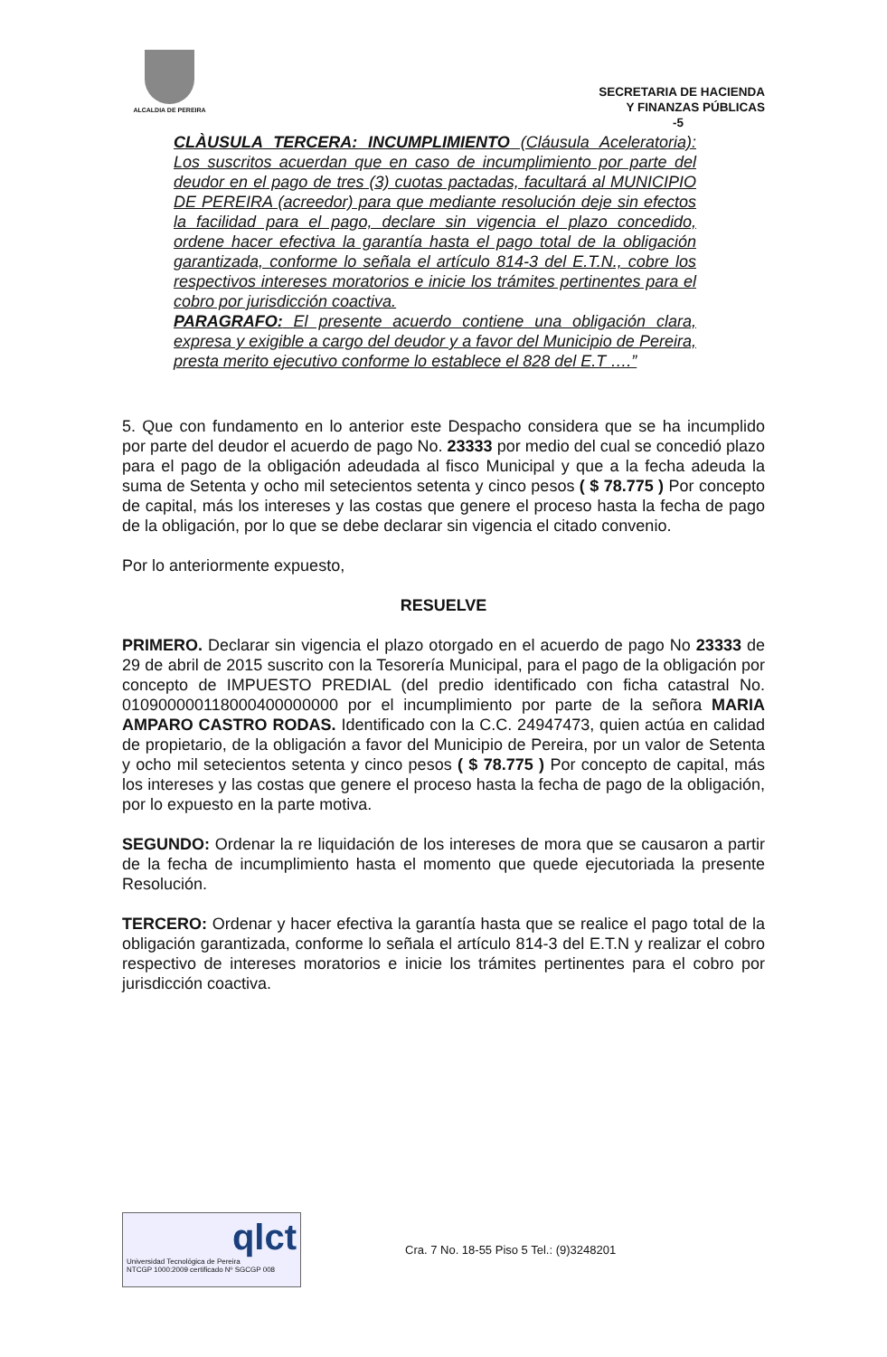ALCALDIA DE PEREIRA
SECRETARIA DE HACIENDA
Y FINANZAS PÚBLICAS
-5
CLÀUSULA TERCERA: INCUMPLIMIENTO (Cláusula Aceleratoria): Los suscritos acuerdan que en caso de incumplimiento por parte del deudor en el pago de tres (3) cuotas pactadas, facultará al MUNICIPIO DE PEREIRA (acreedor) para que mediante resolución deje sin efectos la facilidad para el pago, declare sin vigencia el plazo concedido, ordene hacer efectiva la garantía hasta el pago total de la obligación garantizada, conforme lo señala el artículo 814-3 del E.T.N., cobre los respectivos intereses moratorios e inicie los trámites pertinentes para el cobro por jurisdicción coactiva.
PARAGRAFO: El presente acuerdo contiene una obligación clara, expresa y exigible a cargo del deudor y a favor del Municipio de Pereira, presta merito ejecutivo conforme lo establece el 828 del E.T ….”
5. Que con fundamento en lo anterior este Despacho considera que se ha incumplido por parte del deudor el acuerdo de pago No. 23333 por medio del cual se concedió plazo para el pago de la obligación adeudada al fisco Municipal y que a la fecha adeuda la suma de Setenta y ocho mil setecientos setenta y cinco pesos ( $ 78.775 ) Por concepto de capital, más los intereses y las costas que genere el proceso hasta la fecha de pago de la obligación, por lo que se debe declarar sin vigencia el citado convenio.
Por lo anteriormente expuesto,
RESUELVE
PRIMERO. Declarar sin vigencia el plazo otorgado en el acuerdo de pago No 23333 de 29 de abril de 2015 suscrito con la Tesorería Municipal, para el pago de la obligación por concepto de IMPUESTO PREDIAL (del predio identificado con ficha catastral No. 010900000118000400000000 por el incumplimiento por parte de la señora MARIA AMPARO CASTRO RODAS. Identificado con la C.C. 24947473, quien actúa en calidad de propietario, de la obligación a favor del Municipio de Pereira, por un valor de Setenta y ocho mil setecientos setenta y cinco pesos ( $ 78.775 ) Por concepto de capital, más los intereses y las costas que genere el proceso hasta la fecha de pago de la obligación, por lo expuesto en la parte motiva.
SEGUNDO: Ordenar la re liquidación de los intereses de mora que se causaron a partir de la fecha de incumplimiento hasta el momento que quede ejecutoriada la presente Resolución.
TERCERO: Ordenar y hacer efectiva la garantía hasta que se realice el pago total de la obligación garantizada, conforme lo señala el artículo 814-3 del E.T.N y realizar el cobro respectivo de intereses moratorios e inicie los trámites pertinentes para el cobro por jurisdicción coactiva.
qlct
Universidad Tecnológica de Pereira
NTCGP 1000:2009 certificado Nº SGCGP 008
Cra. 7 No. 18-55 Piso 5 Tel.: (9)3248201